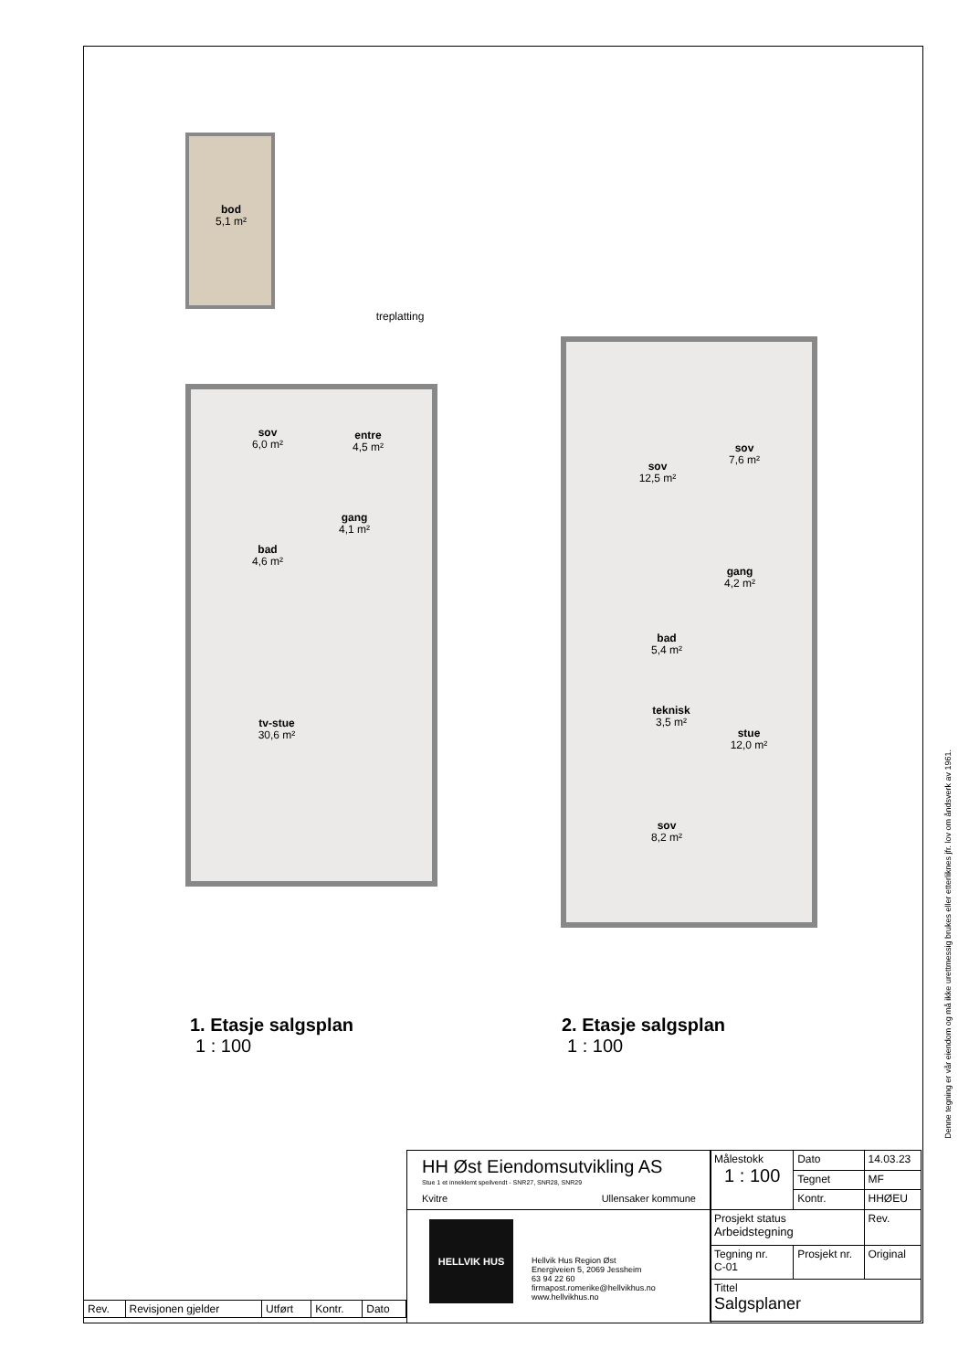bod
5,1 m²
treplatting
sov
6,0 m²
entre
4,5 m²
gang
4,1 m²
bad
4,6 m²
tv-stue
30,6 m²
sov
12,5 m²
sov
7,6 m²
gang
4,2 m²
bad
5,4 m²
teknisk
3,5 m²
stue
12,0 m²
sov
8,2 m²
1. Etasje salgsplan
1 : 100
2. Etasje salgsplan
1 : 100
| Rev. | Revisjonen gjelder | Utført | Kontr. | Dato |
HH Øst Eiendomsutvikling AS
Stue 1 et inneklemt speilvendt - SNR27, SNR28, SNR29
Kvitre Ullensaker kommune
HELLVIK HUS
Hellvik Hus Region Øst
Energiveien 5, 2069 Jessheim
63 94 22 60
firmapost.romerike@hellvikhus.no
www.hellvikhus.no
| Målestokk 1 : 100 | | Dato | 14.03.23 |
| | | Tegnet | MF |
| | | Kontr. | HHØEU |
| Prosjekt status Arbeidstegning | | | Rev. |
| Tegning nr. C-01 | Prosjekt nr. | | Original |
| Tittel Salgsplaner | | | |
Denne tegning er vår eiendom og må ikke urettmessig brukes eller etterliknes jfr. lov om åndsverk av 1961.